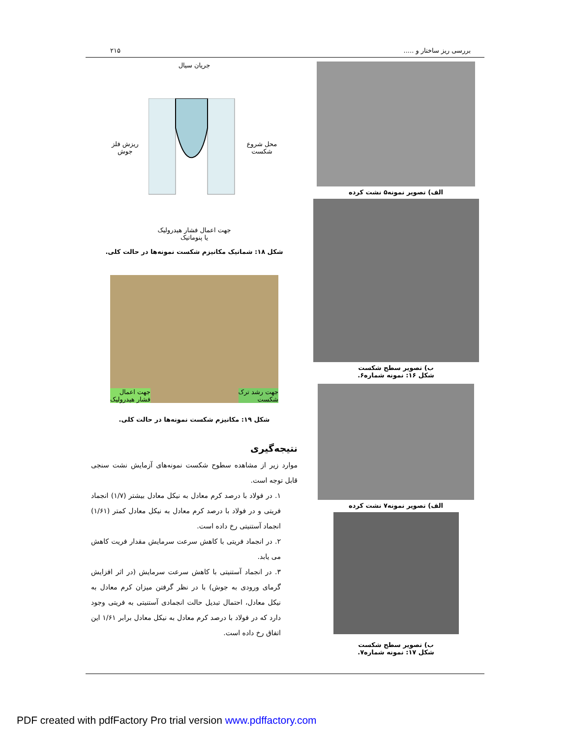بررسی ریز ساختار و ..... ۲۱۵
الف) تصویر نمونه۵ نشت کرده
ب) تصویر سطح شکست
شکل ۱۶: نمونه شماره۶.
الف) تصویر نمونه۷ نشت کرده
ب) تصویر سطح شکست
شکل ۱۷: نمونه شماره۷.
جریان سیال
محل شروع
شکست ریزش فلز
جوش
جهت اعمال فشار هیدرولیک
یا پنوماتیک
شکل ۱۸: شماتیک مکانیزم شکست نمونه‌ها در حالت کلی.
جهت رشد ترک
شکست جهت اعمال
فشار هیدرولیک
شکل ۱۹: مکانیزم شکست نمونه‌ها در حالت کلی.
نتیجه‌گیری
موارد زیر از مشاهده سطوح شکست نمونه‌های آزمایش نشت سنجی قابل توجه است.
۱. در فولاد با درصد کرم معادل به نیکل معادل بیشتر (۱/۷) انجماد فریتی و در فولاد با درصد کرم معادل به نیکل معادل کمتر (۱/۶۱) انجماد آستنیتی رخ داده است.
۲. در انجماد فریتی با کاهش سرعت سرمایش مقدار فریت کاهش می یابد.
۳. در انجماد آستنیتی با کاهش سرعت سرمایش (در اثر افزایش گرمای ورودی به جوش) با در نظر گرفتن میزان کرم معادل به نیکل معادل، احتمال تبدیل حالت انجمادی آستنیتی به فریتی وجود دارد که در فولاد با درصد کرم معادل به نیکل معادل برابر ۱/۶۱ این اتفاق رخ داده است.
PDF created with pdfFactory Pro trial version www.pdffactory.com